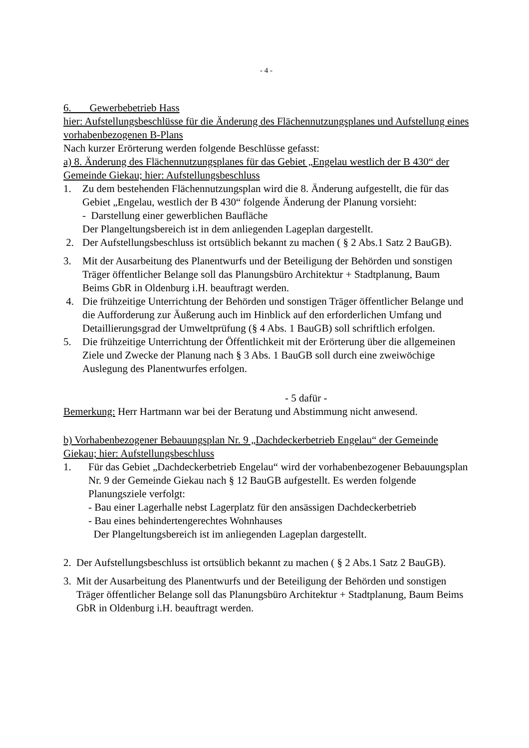- 4 -
6. Gewerbebetrieb Hass
hier: Aufstellungsbeschlüsse für die Änderung des Flächennutzungsplanes und Aufstellung eines vorhabenbezogenen B-Plans
Nach kurzer Erörterung werden folgende Beschlüsse gefasst:
a) 8. Änderung des Flächennutzungsplanes für das Gebiet „Engelau westlich der B 430“ der Gemeinde Giekau; hier: Aufstellungsbeschluss
1. Zu dem bestehenden Flächennutzungsplan wird die 8. Änderung aufgestellt, die für das Gebiet „Engelau, westlich der B 430“ folgende Änderung der Planung vorsieht:
- Darstellung einer gewerblichen Baufläche
Der Plangeltungsbereich ist in dem anliegenden Lageplan dargestellt.
2. Der Aufstellungsbeschluss ist ortsüblich bekannt zu machen ( § 2 Abs.1 Satz 2 BauGB).
3. Mit der Ausarbeitung des Planentwurfs und der Beteiligung der Behörden und sonstigen Träger öffentlicher Belange soll das Planungsbüro Architektur + Stadtplanung, Baum Beims GbR in Oldenburg i.H. beauftragt werden.
4. Die frühzeitige Unterrichtung der Behörden und sonstigen Träger öffentlicher Belange und die Aufforderung zur Äußerung auch im Hinblick auf den erforderlichen Umfang und Detaillierungsgrad der Umweltprüfung (§ 4 Abs. 1 BauGB) soll schriftlich erfolgen.
5. Die frühzeitige Unterrichtung der Öffentlichkeit mit der Erörterung über die allgemeinen Ziele und Zwecke der Planung nach § 3 Abs. 1 BauGB soll durch eine zweiwöchige Auslegung des Planentwurfes erfolgen.
- 5 dafür -
Bemerkung: Herr Hartmann war bei der Beratung und Abstimmung nicht anwesend.
b) Vorhabenbezogener Bebauungsplan Nr. 9 „Dachdeckerbetrieb Engelau“ der Gemeinde Giekau; hier: Aufstellungsbeschluss
1. Für das Gebiet „Dachdeckerbetrieb Engelau“ wird der vorhabenbezogener Bebauungsplan Nr. 9 der Gemeinde Giekau nach § 12 BauGB aufgestellt. Es werden folgende Planungsziele verfolgt:
- Bau einer Lagerhalle nebst Lagerplatz für den ansässigen Dachdeckerbetrieb
- Bau eines behindertengerechtes Wohnhauses
Der Plangeltungsbereich ist im anliegenden Lageplan dargestellt.
2. Der Aufstellungsbeschluss ist ortsüblich bekannt zu machen ( § 2 Abs.1 Satz 2 BauGB).
3. Mit der Ausarbeitung des Planentwurfs und der Beteiligung der Behörden und sonstigen Träger öffentlicher Belange soll das Planungsbüro Architektur + Stadtplanung, Baum Beims GbR in Oldenburg i.H. beauftragt werden.